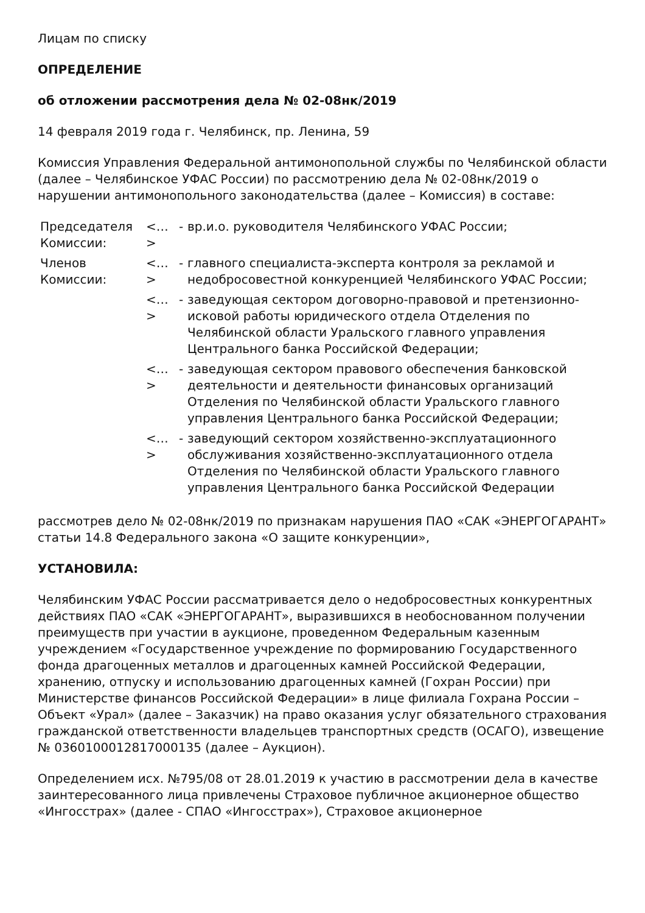Лицам по списку
ОПРЕДЕЛЕНИЕ
об отложении рассмотрения дела № 02-08нк/2019
14 февраля 2019 года г. Челябинск, пр. Ленина, 59
Комиссия Управления Федеральной антимонопольной службы по Челябинской области (далее – Челябинское УФАС России) по рассмотрению дела № 02-08нк/2019 о нарушении антимонопольного законодательства (далее – Комиссия) в составе:
| Председателя Комиссии: | <…> | - | вр.и.о. руководителя Челябинского УФАС России; |
| Членов Комиссии: | <…> | - | главного специалиста-эксперта контроля за рекламой и недобросовестной конкуренцией Челябинского УФАС России; |
| | <…> | - | заведующая сектором договорно-правовой и претензионно-исковой работы юридического отдела Отделения по Челябинской области Уральского главного управления Центрального банка Российской Федерации; |
| | <…> | - | заведующая сектором правового обеспечения банковской деятельности и деятельности финансовых организаций Отделения по Челябинской области Уральского главного управления Центрального банка Российской Федерации; |
| | <…> | - | заведующий сектором хозяйственно-эксплуатационного обслуживания хозяйственно-эксплуатационного отдела Отделения по Челябинской области Уральского главного управления Центрального банка Российской Федерации |
рассмотрев дело № 02-08нк/2019 по признакам нарушения ПАО «САК «ЭНЕРГОГАРАНТ» статьи 14.8 Федерального закона «О защите конкуренции»,
УСТАНОВИЛА:
Челябинским УФАС России рассматривается дело о недобросовестных конкурентных действиях ПАО «САК «ЭНЕРГОГАРАНТ», выразившихся в необоснованном получении преимуществ при участии в аукционе, проведенном Федеральным казенным учреждением «Государственное учреждение по формированию Государственного фонда драгоценных металлов и драгоценных камней Российской Федерации, хранению, отпуску и использованию драгоценных камней (Гохран России) при Министерстве финансов Российской Федерации» в лице филиала Гохрана России – Объект «Урал» (далее – Заказчик) на право оказания услуг обязательного страхования гражданской ответственности владельцев транспортных средств (ОСАГО), извещение № 0360100012817000135 (далее – Аукцион).
Определением исх. №795/08 от 28.01.2019 к участию в рассмотрении дела в качестве заинтересованного лица привлечены Страховое публичное акционерное общество «Ингосстрах» (далее - СПАО «Ингосстрах»), Страховое акционерное